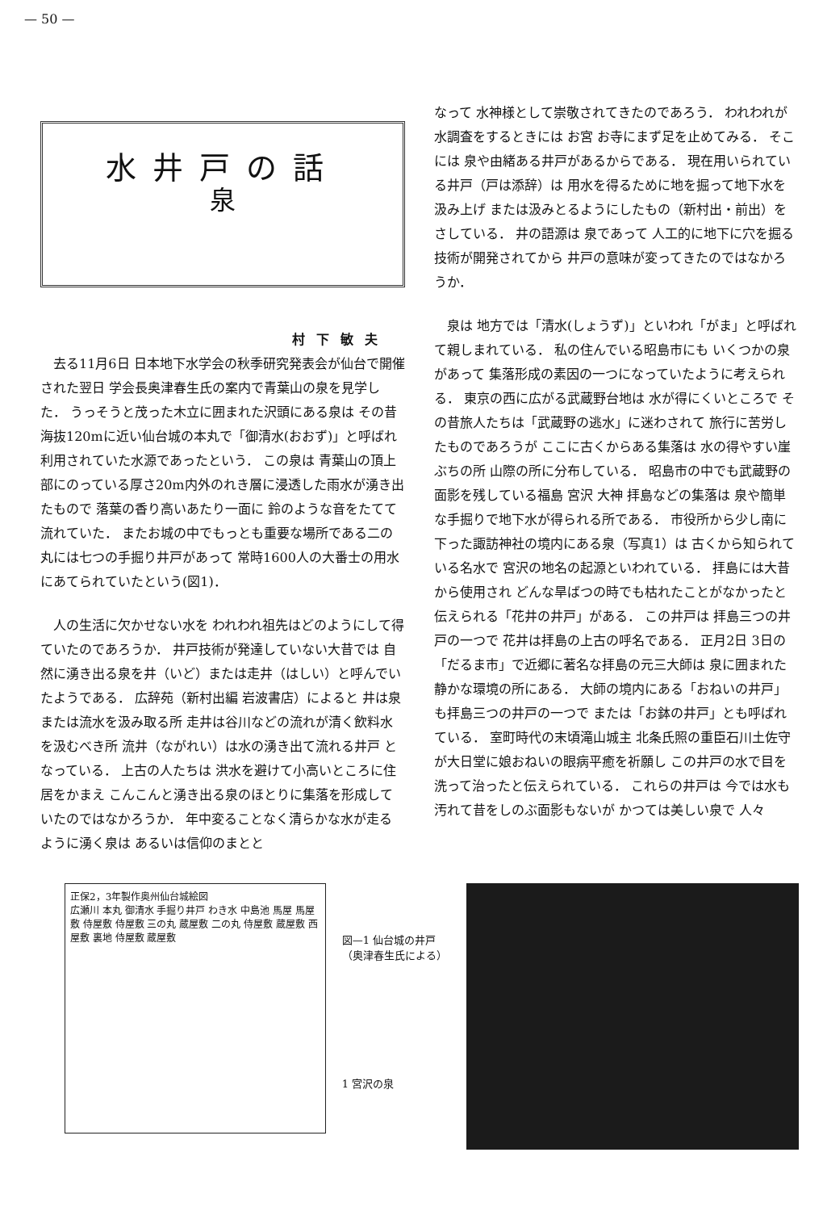— 50 —
水井戸の話
泉
村下敏夫
去る11月6日 日本地下水学会の秋季研究発表会が仙台で開催された翌日 学会長奥津春生氏の案内で青葉山の泉を見学した． うっそうと茂った木立に囲まれた沢頭にある泉は その昔海抜120mに近い仙台城の本丸で「御清水(おおず)」と呼ばれ利用されていた水源であったという． この泉は 青葉山の頂上部にのっている厚さ20m内外のれき層に浸透した雨水が湧き出たもので 落葉の香り高いあたり一面に 鈴のような音をたてて流れていた． またお城の中でもっとも重要な場所である二の丸には七つの手掘り井戸があって 常時1600人の大番士の用水にあてられていたという(図1)．
人の生活に欠かせない水を われわれ祖先はどのようにして得ていたのであろうか． 井戸技術が発達していない大昔では 自然に湧き出る泉を井（いど）または走井（はしい）と呼んでいたようである． 広辞苑（新村出編 岩波書店）によると 井は泉または流水を汲み取る所 走井は谷川などの流れが清く飲料水を汲むべき所 流井（ながれい）は水の湧き出て流れる井戸 となっている． 上古の人たちは 洪水を避けて小高いところに住居をかまえ こんこんと湧き出る泉のほとりに集落を形成していたのではなかろうか． 年中変ることなく清らかな水が走るように湧く泉は あるいは信仰のまとと
なって 水神様として崇敬されてきたのであろう． われわれが水調査をするときには お宮 お寺にまず足を止めてみる． そこには 泉や由緒ある井戸があるからである． 現在用いられている井戸（戸は添辞）は 用水を得るために地を掘って地下水を汲み上げ または汲みとるようにしたもの（新村出・前出）をさしている． 井の語源は 泉であって 人工的に地下に穴を掘る技術が開発されてから 井戸の意味が変ってきたのではなかろうか．
泉は 地方では「清水(しょうず)」といわれ「がま」と呼ばれて親しまれている． 私の住んでいる昭島市にも いくつかの泉があって 集落形成の素因の一つになっていたように考えられる． 東京の西に広がる武蔵野台地は 水が得にくいところで その昔旅人たちは「武蔵野の逃水」に迷わされて 旅行に苦労したものであろうが ここに古くからある集落は 水の得やすい崖ぶちの所 山際の所に分布している． 昭島市の中でも武蔵野の面影を残している福島 宮沢 大神 拝島などの集落は 泉や簡単な手掘りで地下水が得られる所である． 市役所から少し南に下った諏訪神社の境内にある泉（写真1）は 古くから知られている名水で 宮沢の地名の起源といわれている． 拝島には大昔から使用され どんな旱ばつの時でも枯れたことがなかったと伝えられる「花井の井戸」がある． この井戸は 拝島三つの井戸の一つで 花井は拝島の上古の呼名である． 正月2日 3日の「だるま市」で近郷に著名な拝島の元三大師は 泉に囲まれた静かな環境の所にある． 大師の境内にある「おねいの井戸」も拝島三つの井戸の一つで または「お鉢の井戸」とも呼ばれている． 室町時代の末頃滝山城主 北条氏照の重臣石川土佐守が大日堂に娘おねいの眼病平癒を祈願し この井戸の水で目を洗って治ったと伝えられている． これらの井戸は 今では水も汚れて昔をしのぶ面影もないが かつては美しい泉で 人々
正保2，3年製作奥州仙台城絵図
広瀬川 本丸 御清水 手掘り井戸 わき水 中島池 馬屋 馬屋敷 侍屋敷 侍屋敷 三の丸 蔵屋敷 二の丸 侍屋敷 蔵屋敷 西屋敷 裏地 侍屋敷 蔵屋敷
図—1 仙台城の井戸
（奥津春生氏による）
1 宮沢の泉